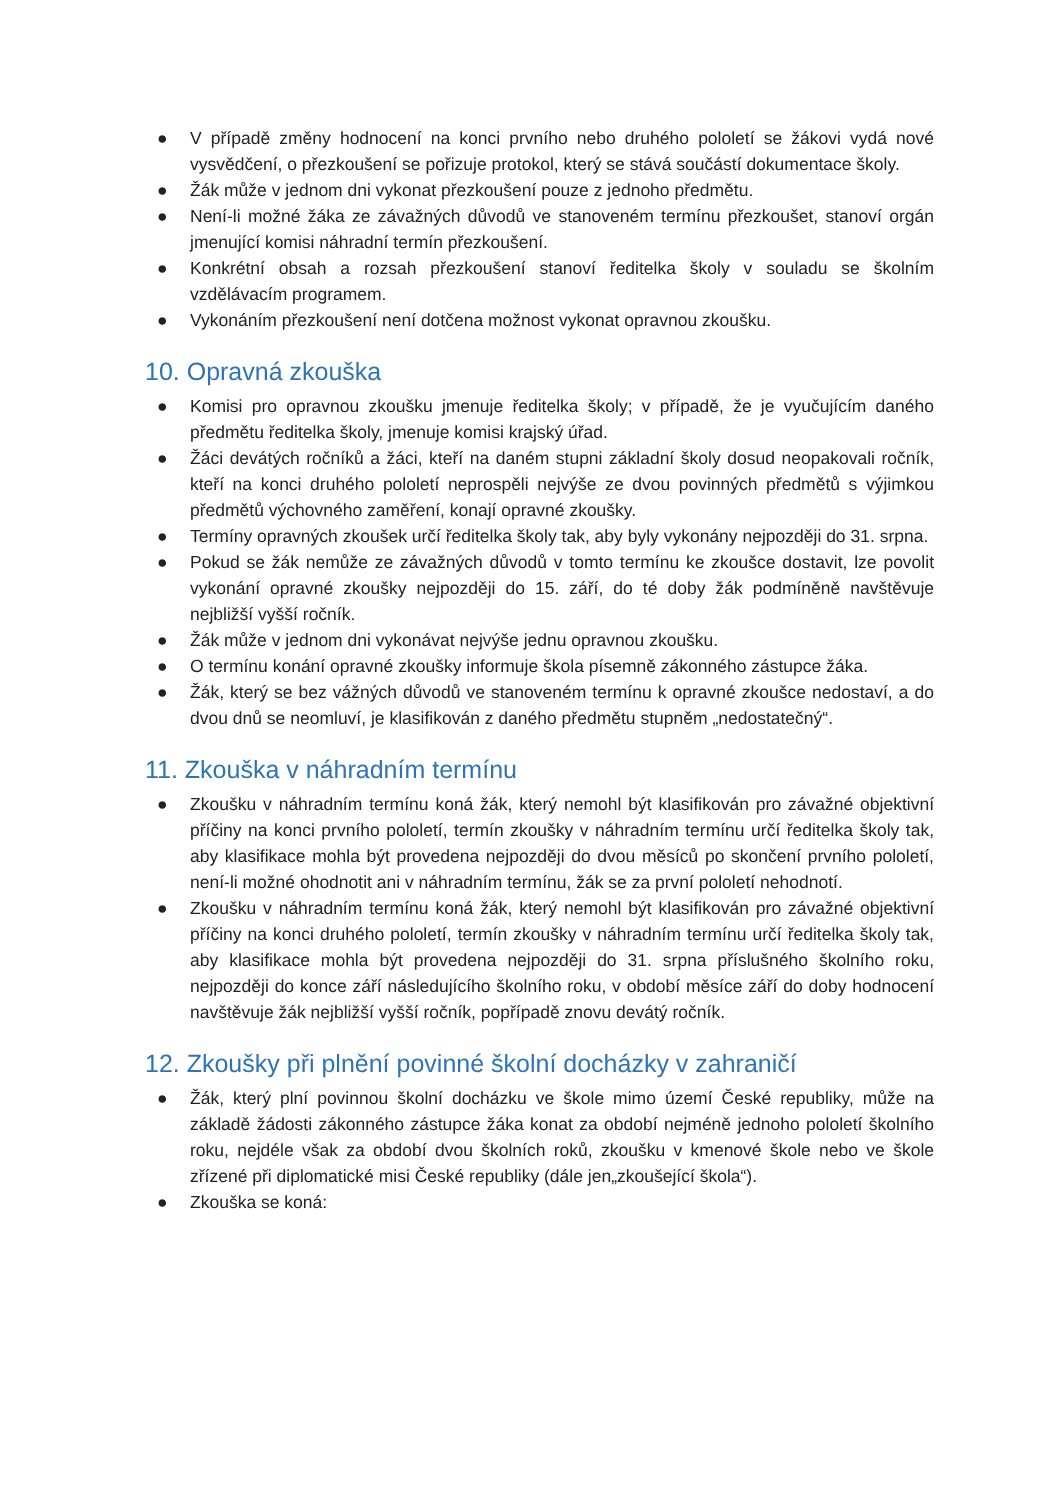● V případě změny hodnocení na konci prvního nebo druhého pololetí se žákovi vydá nové vysvědčení, o přezkoušení se pořizuje protokol, který se stává součástí dokumentace školy.
● Žák může v jednom dni vykonat přezkoušení pouze z jednoho předmětu.
● Není-li možné žáka ze závažných důvodů ve stanoveném termínu přezkoušet, stanoví orgán jmenující komisi náhradní termín přezkoušení.
● Konkrétní obsah a rozsah přezkoušení stanoví ředitelka školy v souladu se školním vzdělávacím programem.
● Vykonáním přezkoušení není dotčena možnost vykonat opravnou zkoušku.
10. Opravná zkouška
● Komisi pro opravnou zkoušku jmenuje ředitelka školy; v případě, že je vyučujícím daného předmětu ředitelka školy, jmenuje komisi krajský úřad.
● Žáci devátých ročníků a žáci, kteří na daném stupni základní školy dosud neopakovali ročník, kteří na konci druhého pololetí neprospěli nejvýše ze dvou povinných předmětů s výjimkou předmětů výchovného zaměření, konají opravné zkoušky.
● Termíny opravných zkoušek určí ředitelka školy tak, aby byly vykonány nejpozději do 31. srpna.
● Pokud se žák nemůže ze závažných důvodů v tomto termínu ke zkoušce dostavit, lze povolit vykonání opravné zkoušky nejpozději do 15. září, do té doby žák podmíněně navštěvuje nejbližší vyšší ročník.
● Žák může v jednom dni vykonávat nejvýše jednu opravnou zkoušku.
● O termínu konání opravné zkoušky informuje škola písemně zákonného zástupce žáka.
● Žák, který se bez vážných důvodů ve stanoveném termínu k opravné zkoušce nedostaví, a do dvou dnů se neomluví, je klasifikován z daného předmětu stupněm „nedostatečný“.
11. Zkouška v náhradním termínu
● Zkoušku v náhradním termínu koná žák, který nemohl být klasifikován pro závažné objektivní příčiny na konci prvního pololetí, termín zkoušky v náhradním termínu určí ředitelka školy tak, aby klasifikace mohla být provedena nejpozději do dvou měsíců po skončení prvního pololetí, není-li možné ohodnotit ani v náhradním termínu, žák se za první pololetí nehodnotí.
● Zkoušku v náhradním termínu koná žák, který nemohl být klasifikován pro závažné objektivní příčiny na konci druhého pololetí, termín zkoušky v náhradním termínu určí ředitelka školy tak, aby klasifikace mohla být provedena nejpozději do 31. srpna příslušného školního roku, nejpozději do konce září následujícího školního roku, v období měsíce září do doby hodnocení navštěvuje žák nejbližší vyšší ročník, popřípadě znovu devátý ročník.
12. Zkoušky při plnění povinné školní docházky v zahraničí
● Žák, který plní povinnou školní docházku ve škole mimo území České republiky, může na základě žádosti zákonného zástupce žáka konat za období nejméně jednoho pololetí školního roku, nejdéle však za období dvou školních roků, zkoušku v kmenové škole nebo ve škole zřízené při diplomatické misi České republiky (dále jen„zkoušející škola“).
● Zkouška se koná: